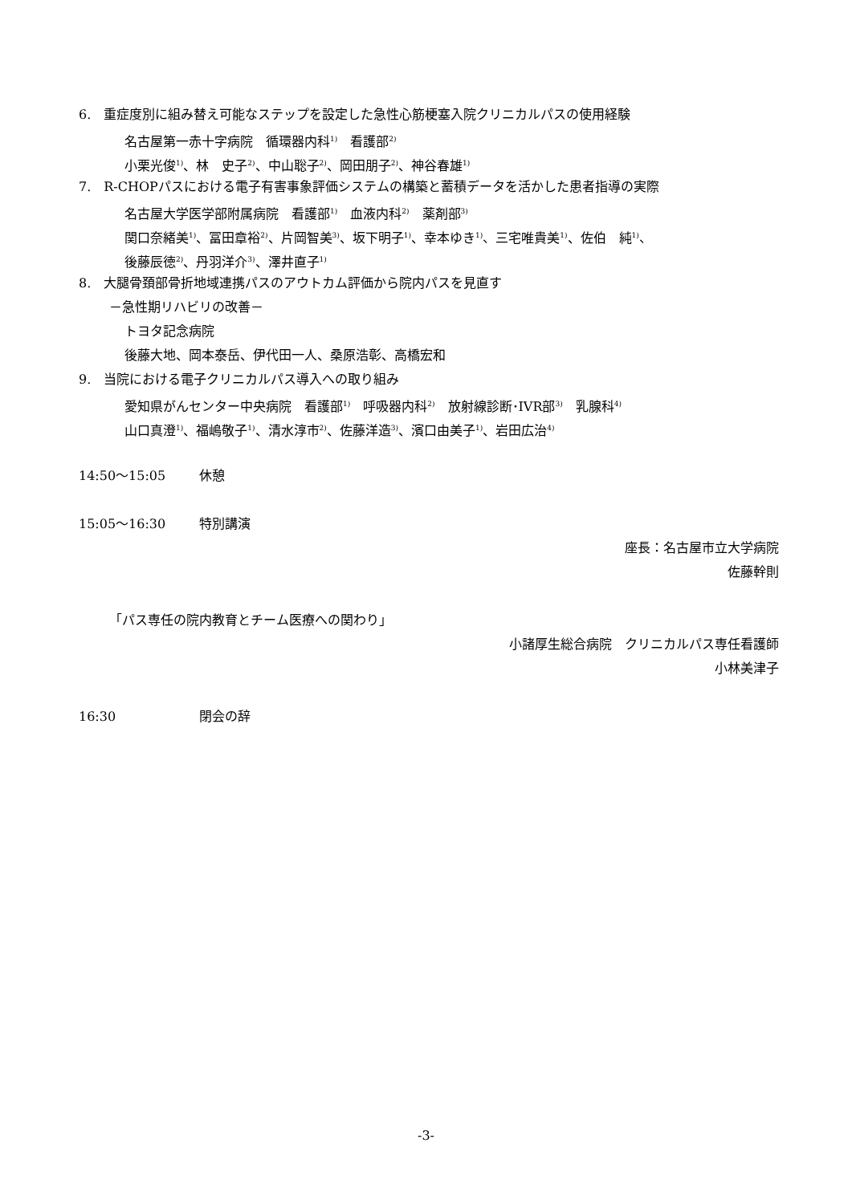6.　重症度別に組み替え可能なステップを設定した急性心筋梗塞入院クリニカルパスの使用経験
名古屋第一赤十字病院　循環器内科<sup>1)</sup>　看護部<sup>2)</sup>
小栗光俊<sup>1)</sup>、林　史子<sup>2)</sup>、中山聡子<sup>2)</sup>、岡田朋子<sup>2)</sup>、神谷春雄<sup>1)</sup>
7.　R-CHOPパスにおける電子有害事象評価システムの構築と蓄積データを活かした患者指導の実際
名古屋大学医学部附属病院　看護部<sup>1)</sup>　血液内科<sup>2)</sup>　薬剤部<sup>3)</sup>
関口奈緒美<sup>1)</sup>、冨田章裕<sup>2)</sup>、片岡智美<sup>3)</sup>、坂下明子<sup>1)</sup>、幸本ゆき<sup>1)</sup>、三宅唯貴美<sup>1)</sup>、佐伯　純<sup>1)</sup>、
後藤辰徳<sup>2)</sup>、丹羽洋介<sup>3)</sup>、澤井直子<sup>1)</sup>
8.　大腿骨頚部骨折地域連携パスのアウトカム評価から院内パスを見直す
－急性期リハビリの改善－
トヨタ記念病院
後藤大地、岡本泰岳、伊代田一人、桑原浩彰、高橋宏和
9.　当院における電子クリニカルパス導入への取り組み
愛知県がんセンター中央病院　看護部<sup>1)</sup>　呼吸器内科<sup>2)</sup>　放射線診断･IVR部<sup>3)</sup>　乳腺科<sup>4)</sup>
山口真澄<sup>1)</sup>、福嶋敬子<sup>1)</sup>、清水淳市<sup>2)</sup>、佐藤洋造<sup>3)</sup>、濱口由美子<sup>1)</sup>、岩田広治<sup>4)</sup>
14:50～15:05 休憩
15:05～16:30 特別講演
座長：名古屋市立大学病院
佐藤幹則
「パス専任の院内教育とチーム医療への関わり」
小諸厚生総合病院　クリニカルパス専任看護師
小林美津子
16:30 閉会の辞
-3-